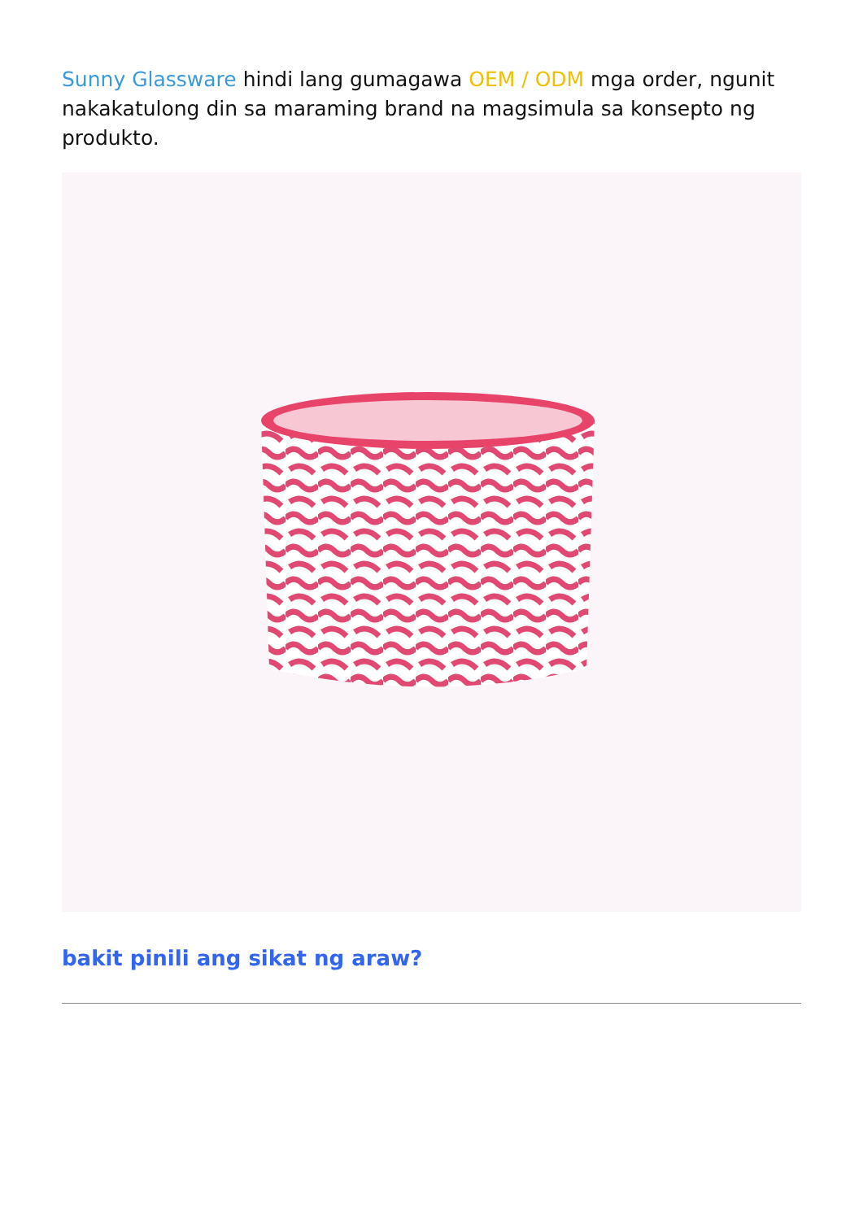Sunny Glassware hindi lang gumagawa OEM / ODM mga order, ngunit nakakatulong din sa maraming brand na magsimula sa konsepto ng produkto.
bakit pinili ang sikat ng araw?